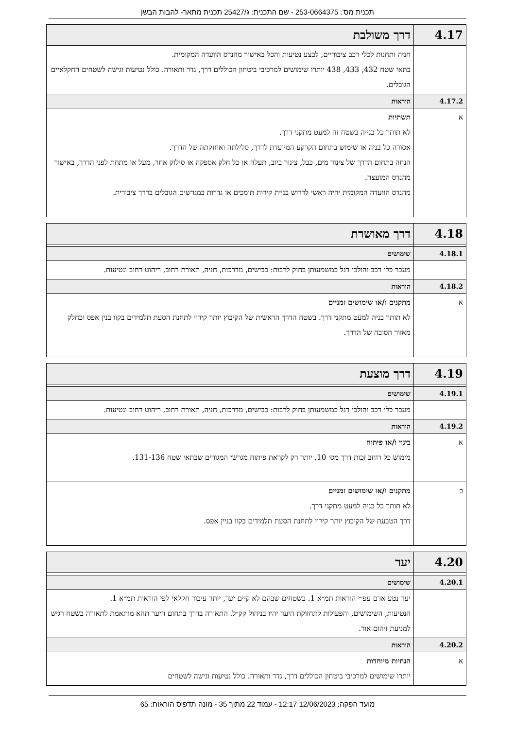תכנית מס': 253-0664375 - שם התכנית: ג/25427 תכנית מתאר- להבות הבשן
| 4.17 | דרך משולבת |
| | חניה ותחנות לכלי רכב ציבוריים, לבצע נטיעות והכל באישור מהנדס הוועדה המקומית. בתאי שטח 432, 433, 438 יותרו שימושים למרכיבי ביטחון הכוללים דרך, גדר ותאורה. כולל נטיעות וגישה לשטחים החקלאיים הגובלים. |
| 4.17.2 | הוראות |
| א | תשתיות לא תותר כל בנייה בשטח זה למעט מתקני דרך. אסורה כל בניה או שימוש בתחום הקרקע המיועדת לדרך, סלילתה ואחזקתה של הדרך. הנחה בתחום הדרך של צינור מים, כבל, צינור ביוב, תעלה או כל חלק אספקה או סילוק אחר, מעל או מתחת לפני הדרך, באישור מהנדס המועצה. מהנדס הוועדה המקומית יהיה ראשי לדרוש בניית קירות תומכים או גדרות במגרשים הגובלים בדרך ציבורית. |
| 4.18 | דרך מאושרת |
| 4.18.1 | שימושים |
| | מעבר כלי רכב והולכי רגל כמשמעותן בחוק לרבות: כבישים, מדרכות, חניה, תאורת רחוב, ריהוט רחוב ונטיעות. |
| 4.18.2 | הוראות |
| א | מתקנים ו/או שימושים זמניים לא תותר בניה למעט מתקני דרך. בשטח הדרך הראשית של הקיבוץ יותר קירוי לתחנת הסעת תלמידים בקוו בנין אפס וכחלק מאזור הסובה של הדרך. |
| 4.19 | דרך מוצעת |
| 4.19.1 | שימושים |
| | מעבר כלי רכב והולכי רגל כמשמעותן בחוק לרבות: כבישים, מדרכות, חניה, תאורת רחוב, ריהוט רחוב ונטיעות. |
| 4.19.2 | הוראות |
| א | בינוי ו/או פיתוח מימוש כל רוחב זכות דרך מס׳ 10, יותר רק לקראת פיתוח מגרשי המגורים שבתאי שטח 131-136. |
| ב | מתקנים ו/או שימושים זמניים לא תותר כל בניה למעט מתקני דרך. דרך הטבעת של הקיבוץ יותר קירוי לתחנת הסעת תלמידים בקוו בניין אפס. |
| 4.20 | יער |
| 4.20.1 | שימושים |
| | יער נטע אדם עפ״י הוראות תמ״א 1. בשטחים שבהם לא קיים יער, יותר עיבוד חקלאי לפי הוראות תמ״א 1. הנטיעות, השימושים, והפעולות לתחזוקת היער יהיו בניהול קק״ל. התאורה בדרך בתחום היער תהא מותאמת לתאורה בשטח רגיש למניעת זיהום אור. |
| 4.20.2 | הוראות |
| א | הנחיות מיוחדות יותרו שימושים למרכיבי ביטחון הכוללים דרך, גדר ותאורה. כולל נטיעות וגישה לשטחים |
מועד הפקה: 12/06/2023 12:17 - עמוד 22 מתוך 35 - מונה תדפיס הוראות: 65